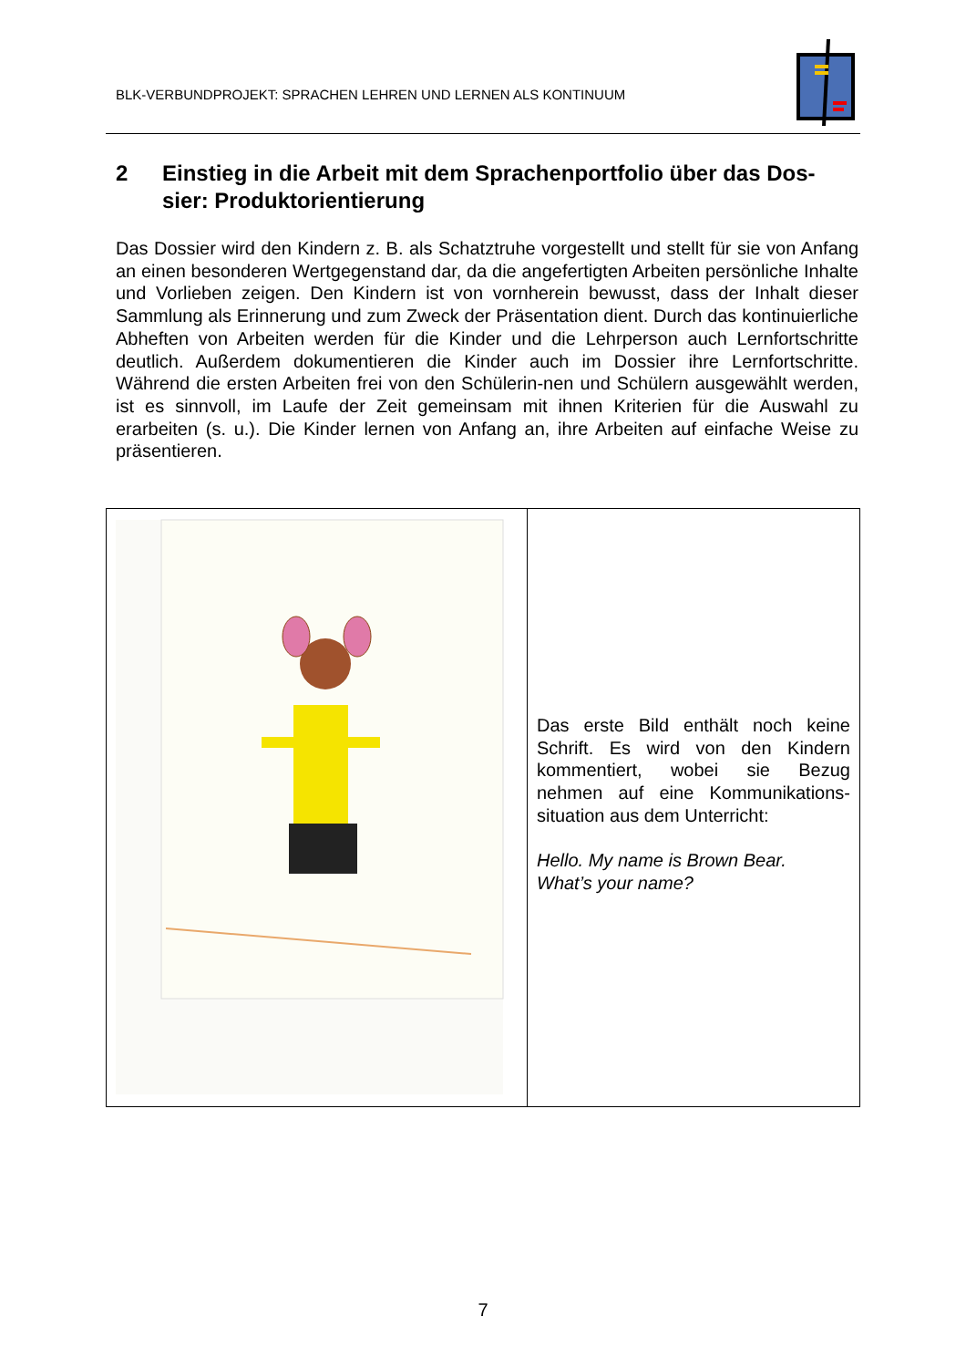BLK-VERBUNDPROJEKT: SPRACHEN LEHREN UND LERNEN ALS KONTINUUM
2 Einstieg in die Arbeit mit dem Sprachenportfolio über das Dos-sier: Produktorientierung
Das Dossier wird den Kindern z. B. als Schatztruhe vorgestellt und stellt für sie von Anfang an einen besonderen Wertgegenstand dar, da die angefertigten Arbeiten persönliche Inhalte und Vorlieben zeigen. Den Kindern ist von vornherein bewusst, dass der Inhalt dieser Sammlung als Erinnerung und zum Zweck der Präsentation dient. Durch das kontinuierliche Abheften von Arbeiten werden für die Kinder und die Lehrperson auch Lernfortschritte deutlich. Außerdem dokumentieren die Kinder auch im Dossier ihre Lernfortschritte. Während die ersten Arbeiten frei von den Schülerin-nen und Schülern ausgewählt werden, ist es sinnvoll, im Laufe der Zeit gemeinsam mit ihnen Kriterien für die Auswahl zu erarbeiten (s. u.). Die Kinder lernen von Anfang an, ihre Arbeiten auf einfache Weise zu präsentieren.
Das erste Bild enthält noch keine Schrift. Es wird von den Kindern kommentiert, wobei sie Bezug nehmen auf eine Kommunikations-situation aus dem Unterricht:
Hello. My name is Brown Bear.
What’s your name?
7